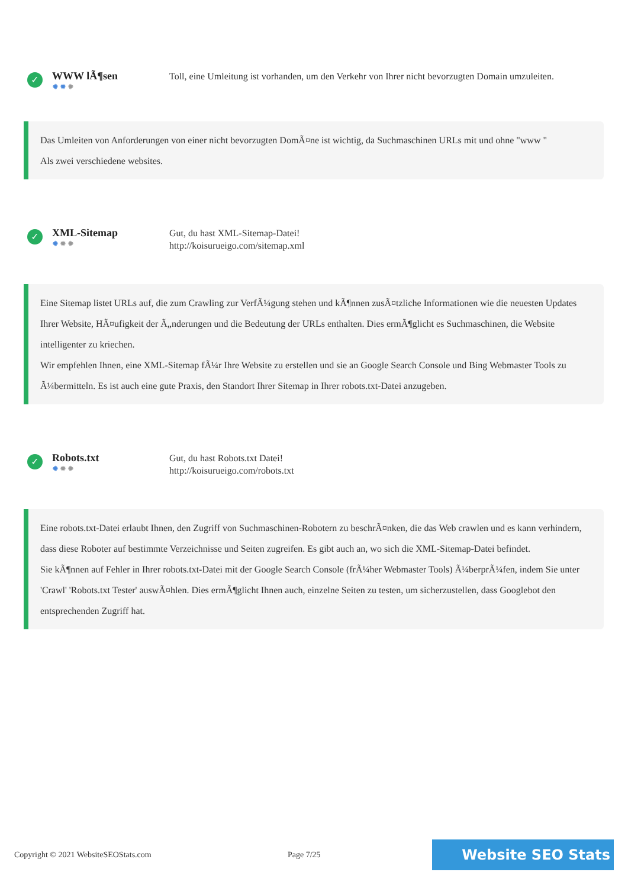✓
WWW lÃ¶sen
✹✹✹
Toll, eine Umleitung ist vorhanden, um den Verkehr von Ihrer nicht bevorzugten Domain umzuleiten.
Das Umleiten von Anforderungen von einer nicht bevorzugten DomÃ¤ne ist wichtig, da Suchmaschinen URLs mit und ohne "www "
Als zwei verschiedene websites.
✓
XML-Sitemap
✹✹✹
Gut, du hast XML-Sitemap-Datei!
http://koisurueigo.com/sitemap.xml
Eine Sitemap listet URLs auf, die zum Crawling zur VerfÃ¼gung stehen und kÃ¶nnen zusÃ¤tzliche Informationen wie die neuesten Updates Ihrer Website, HÃ¤ufigkeit der Ã„nderungen und die Bedeutung der URLs enthalten. Dies ermÃ¶glicht es Suchmaschinen, die Website intelligenter zu kriechen.
Wir empfehlen Ihnen, eine XML-Sitemap fÃ¼r Ihre Website zu erstellen und sie an Google Search Console und Bing Webmaster Tools zu Ã¼bermitteln. Es ist auch eine gute Praxis, den Standort Ihrer Sitemap in Ihrer robots.txt-Datei anzugeben.
✓
Robots.txt
✹✹✹
Gut, du hast Robots.txt Datei!
http://koisurueigo.com/robots.txt
Eine robots.txt-Datei erlaubt Ihnen, den Zugriff von Suchmaschinen-Robotern zu beschrÃ¤nken, die das Web crawlen und es kann verhindern, dass diese Roboter auf bestimmte Verzeichnisse und Seiten zugreifen. Es gibt auch an, wo sich die XML-Sitemap-Datei befindet.
Sie kÃ¶nnen auf Fehler in Ihrer robots.txt-Datei mit der Google Search Console (frÃ¼her Webmaster Tools) Ã¼berprÃ¼fen, indem Sie unter 'Crawl' 'Robots.txt Tester' auswÃ¤hlen. Dies ermÃ¶glicht Ihnen auch, einzelne Seiten zu testen, um sicherzustellen, dass Googlebot den entsprechenden Zugriff hat.
Copyright © 2021 WebsiteSEOStats.com Page 7/25
Website SEO Stats